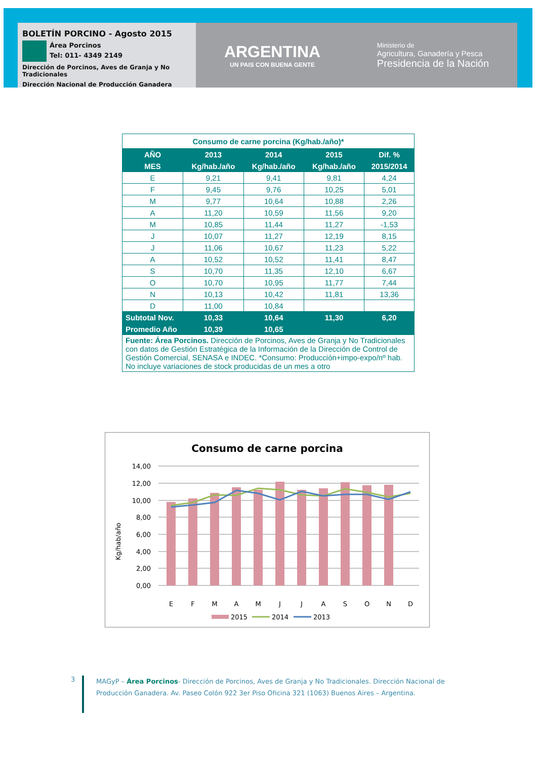BOLETÍN PORCINO - Agosto 2015
Área Porcinos
Tel: 011- 4349 2149
Dirección de Porcinos, Aves de Granja y No Tradicionales
Dirección Nacional de Producción Ganadera
ARGENTINA
UN PAIS CON BUENA GENTE
Ministerio de
Agricultura, Ganadería y Pesca
Presidencia de la Nación
| Consumo de carne porcina (Kg/hab./año)* | | | | |
| AÑO | 2013 | 2014 | 2015 | Dif. % |
| MES | Kg/hab./año | Kg/hab./año | Kg/hab./año | 2015/2014 |
| E | 9,21 | 9,41 | 9,81 | 4,24 |
| F | 9,45 | 9,76 | 10,25 | 5,01 |
| M | 9,77 | 10,64 | 10,88 | 2,26 |
| A | 11,20 | 10,59 | 11,56 | 9,20 |
| M | 10,85 | 11,44 | 11,27 | -1,53 |
| J | 10,07 | 11,27 | 12,19 | 8,15 |
| J | 11,06 | 10,67 | 11,23 | 5,22 |
| A | 10,52 | 10,52 | 11,41 | 8,47 |
| S | 10,70 | 11,35 | 12,10 | 6,67 |
| O | 10,70 | 10,95 | 11,77 | 7,44 |
| N | 10,13 | 10,42 | 11,81 | 13,36 |
| D | 11,00 | 10,84 | | |
| Subtotal Nov. | 10,33 | 10,64 | 11,30 | 6,20 |
| Promedio Año | 10,39 | 10,65 | | |
| Fuente: Área Porcinos. Dirección de Porcinos, Aves de Granja y No Tradicionales con datos de Gestión Estratégica de la Información de la Dirección de Control de Gestión Comercial, SENASA e INDEC. *Consumo: Producción+impo-expo/nº hab. No incluye variaciones de stock producidas de un mes a otro | | | | |
Consumo de carne porcina
Kg/hab/año
14,00
12,00
10,00
8,00
6,00
4,00
2,00
0,00
E
F
M
A
M
J
J
A
S
O
N
D
2015
2014
2013
3
MAGyP – Área Porcinos- Dirección de Porcinos, Aves de Granja y No Tradicionales. Dirección Nacional de Producción Ganadera. Av. Paseo Colón 922 3er Piso Oficina 321 (1063) Buenos Aires – Argentina.